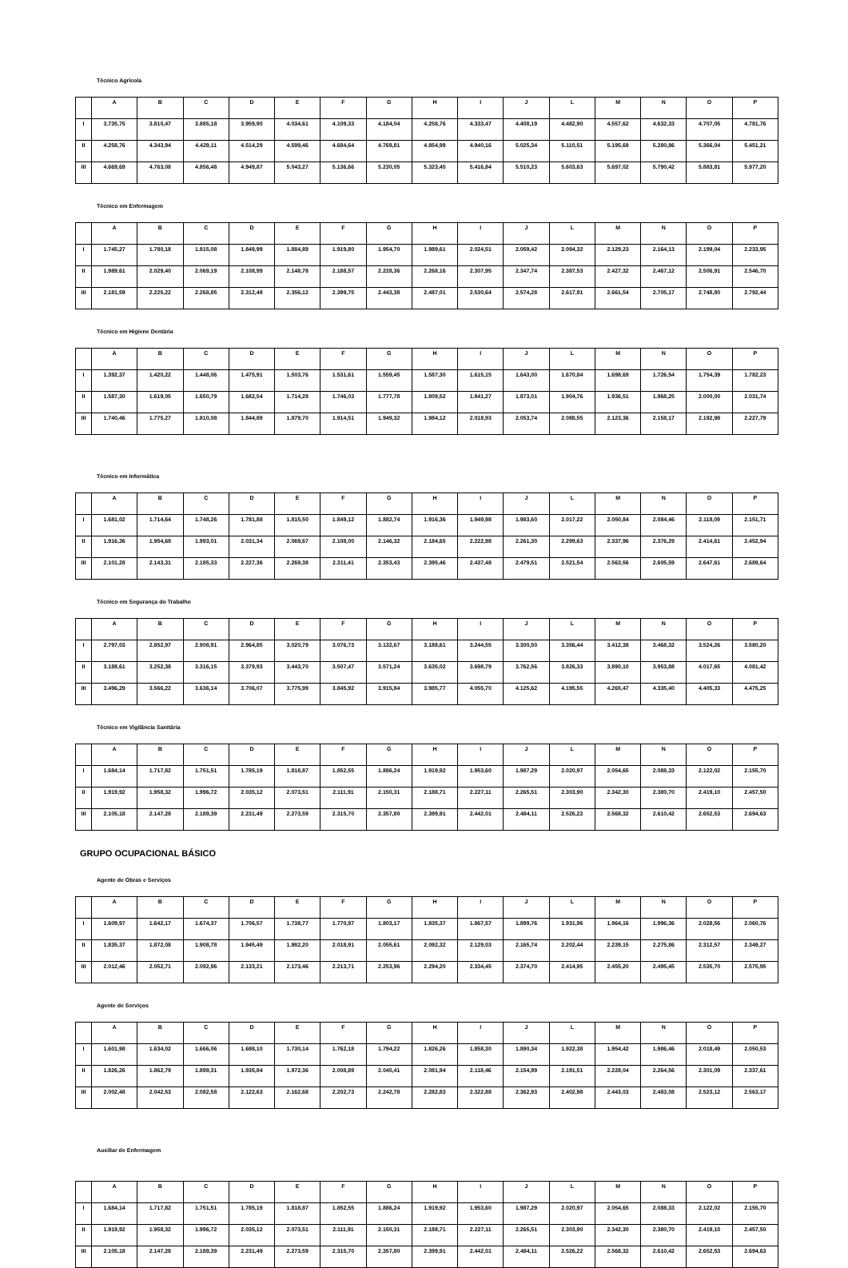Técnico Agrícola
| | A | B | C | D | E | F | G | H | I | J | L | M | N | O | P |
| --- | --- | --- | --- | --- | --- | --- | --- | --- | --- | --- | --- | --- | --- | --- | --- |
| I | 3.735,75 | 3.810,47 | 3.885,18 | 3.959,90 | 4.034,61 | 4.109,33 | 4.184,04 | 4.258,76 | 4.333,47 | 4.408,19 | 4.482,90 | 4.557,62 | 4.632,33 | 4.707,05 | 4.781,76 |
| II | 4.258,76 | 4.343,94 | 4.429,11 | 4.514,29 | 4.599,46 | 4.684,64 | 4.769,81 | 4.854,99 | 4.940,16 | 5.025,34 | 5.110,51 | 5.195,69 | 5.280,86 | 5.366,04 | 5.451,21 |
| III | 4.669,69 | 4.763,08 | 4.856,48 | 4.949,87 | 5.043,27 | 5.136,66 | 5.230,05 | 5.323,45 | 5.416,84 | 5.510,23 | 5.603,63 | 5.697,02 | 5.790,42 | 5.883,81 | 5.977,20 |
Técnico em Enfermagem
| | A | B | C | D | E | F | G | H | I | J | L | M | N | O | P |
| --- | --- | --- | --- | --- | --- | --- | --- | --- | --- | --- | --- | --- | --- | --- | --- |
| I | 1.745,27 | 1.780,18 | 1.815,08 | 1.849,99 | 1.884,89 | 1.919,80 | 1.954,70 | 1.989,61 | 2.024,51 | 2.059,42 | 2.094,32 | 2.129,23 | 2.164,13 | 2.199,04 | 2.233,95 |
| II | 1.989,61 | 2.029,40 | 2.069,19 | 2.108,99 | 2.148,78 | 2.188,57 | 2.228,36 | 2.268,16 | 2.307,95 | 2.347,74 | 2.387,53 | 2.427,32 | 2.467,12 | 2.506,91 | 2.546,70 |
| III | 2.181,59 | 2.225,22 | 2.268,85 | 2.312,49 | 2.356,12 | 2.399,75 | 2.443,38 | 2.487,01 | 2.530,64 | 2.574,28 | 2.617,91 | 2.661,54 | 2.705,17 | 2.748,80 | 2.792,44 |
Técnico em Higiene Dentária
| | A | B | C | D | E | F | G | H | I | J | L | M | N | O | P |
| --- | --- | --- | --- | --- | --- | --- | --- | --- | --- | --- | --- | --- | --- | --- | --- |
| I | 1.392,37 | 1.420,22 | 1.448,06 | 1.475,91 | 1.503,76 | 1.531,61 | 1.559,45 | 1.587,30 | 1.615,15 | 1.643,00 | 1.670,84 | 1.698,69 | 1.726,54 | 1.754,39 | 1.782,23 |
| II | 1.587,30 | 1.619,05 | 1.650,79 | 1.682,54 | 1.714,28 | 1.746,03 | 1.777,78 | 1.809,52 | 1.841,27 | 1.873,01 | 1.904,76 | 1.936,51 | 1.968,25 | 2.000,00 | 2.031,74 |
| III | 1.740,46 | 1.775,27 | 1.810,08 | 1.844,89 | 1.879,70 | 1.914,51 | 1.949,32 | 1.984,12 | 2.018,93 | 2.053,74 | 2.088,55 | 2.123,36 | 2.158,17 | 2.192,98 | 2.227,79 |
Técnico em Informática
| | A | B | C | D | E | F | G | H | I | J | L | M | N | O | P |
| --- | --- | --- | --- | --- | --- | --- | --- | --- | --- | --- | --- | --- | --- | --- | --- |
| I | 1.681,02 | 1.714,64 | 1.748,26 | 1.781,88 | 1.815,50 | 1.849,12 | 1.882,74 | 1.916,36 | 1.949,98 | 1.983,60 | 2.017,22 | 2.050,84 | 2.084,46 | 2.118,09 | 2.151,71 |
| II | 1.916,36 | 1.954,69 | 1.993,01 | 2.031,34 | 2.069,67 | 2.108,00 | 2.146,32 | 2.184,65 | 2.222,98 | 2.261,30 | 2.299,63 | 2.337,96 | 2.376,29 | 2.414,61 | 2.452,94 |
| III | 2.101,28 | 2.143,31 | 2.185,33 | 2.227,36 | 2.269,38 | 2.311,41 | 2.353,43 | 2.395,46 | 2.437,48 | 2.479,51 | 2.521,54 | 2.563,56 | 2.605,59 | 2.647,61 | 2.689,64 |
Técnico em Segurança do Trabalho
| | A | B | C | D | E | F | G | H | I | J | L | M | N | O | P |
| --- | --- | --- | --- | --- | --- | --- | --- | --- | --- | --- | --- | --- | --- | --- | --- |
| I | 2.797,03 | 2.852,97 | 2.908,91 | 2.964,85 | 3.020,79 | 3.076,73 | 3.132,67 | 3.188,61 | 3.244,55 | 3.300,50 | 3.356,44 | 3.412,38 | 3.468,32 | 3.524,26 | 3.580,20 |
| II | 3.188,61 | 3.252,38 | 3.316,15 | 3.379,93 | 3.443,70 | 3.507,47 | 3.571,24 | 3.635,02 | 3.698,79 | 3.762,56 | 3.826,33 | 3.890,10 | 3.953,88 | 4.017,65 | 4.081,42 |
| III | 3.496,29 | 3.566,22 | 3.636,14 | 3.706,07 | 3.775,99 | 3.845,92 | 3.915,84 | 3.985,77 | 4.055,70 | 4.125,62 | 4.195,55 | 4.265,47 | 4.335,40 | 4.405,33 | 4.475,25 |
Técnico em Vigilância Sanitária
| | A | B | C | D | E | F | G | H | I | J | L | M | N | O | P |
| --- | --- | --- | --- | --- | --- | --- | --- | --- | --- | --- | --- | --- | --- | --- | --- |
| I | 1.684,14 | 1.717,82 | 1.751,51 | 1.785,19 | 1.818,87 | 1.852,55 | 1.886,24 | 1.919,92 | 1.953,60 | 1.987,29 | 2.020,97 | 2.054,65 | 2.088,33 | 2.122,02 | 2.155,70 |
| II | 1.919,92 | 1.958,32 | 1.996,72 | 2.035,12 | 2.073,51 | 2.111,91 | 2.150,31 | 2.188,71 | 2.227,11 | 2.265,51 | 2.303,90 | 2.342,30 | 2.380,70 | 2.419,10 | 2.457,50 |
| III | 2.105,18 | 2.147,28 | 2.189,39 | 2.231,49 | 2.273,59 | 2.315,70 | 2.357,80 | 2.399,91 | 2.442,01 | 2.484,11 | 2.526,22 | 2.568,32 | 2.610,42 | 2.652,53 | 2.694,63 |
GRUPO OCUPACIONAL BÁSICO
Agente de Obras e Serviços
| | A | B | C | D | E | F | G | H | I | J | L | M | N | O | P |
| --- | --- | --- | --- | --- | --- | --- | --- | --- | --- | --- | --- | --- | --- | --- | --- |
| I | 1.609,97 | 1.642,17 | 1.674,37 | 1.706,57 | 1.738,77 | 1.770,97 | 1.803,17 | 1.835,37 | 1.867,57 | 1.899,76 | 1.931,96 | 1.964,16 | 1.996,36 | 2.028,56 | 2.060,76 |
| II | 1.835,37 | 1.872,08 | 1.908,78 | 1.945,49 | 1.982,20 | 2.018,91 | 2.055,61 | 2.092,32 | 2.129,03 | 2.165,74 | 2.202,44 | 2.239,15 | 2.275,86 | 2.312,57 | 2.349,27 |
| III | 2.012,46 | 2.052,71 | 2.092,96 | 2.133,21 | 2.173,46 | 2.213,71 | 2.253,96 | 2.294,20 | 2.334,45 | 2.374,70 | 2.414,95 | 2.455,20 | 2.495,45 | 2.535,70 | 2.575,95 |
Agente de Serviços
| | A | B | C | D | E | F | G | H | I | J | L | M | N | O | P |
| --- | --- | --- | --- | --- | --- | --- | --- | --- | --- | --- | --- | --- | --- | --- | --- |
| I | 1.601,98 | 1.634,02 | 1.666,06 | 1.698,10 | 1.730,14 | 1.762,18 | 1.794,22 | 1.826,26 | 1.858,30 | 1.890,34 | 1.922,38 | 1.954,42 | 1.986,46 | 2.018,49 | 2.050,53 |
| II | 1.826,26 | 1.862,79 | 1.899,31 | 1.935,84 | 1.972,36 | 2.008,89 | 2.045,41 | 2.081,94 | 2.118,46 | 2.154,99 | 2.191,51 | 2.228,04 | 2.264,56 | 2.301,09 | 2.337,61 |
| III | 2.002,48 | 2.042,53 | 2.082,58 | 2.122,63 | 2.162,68 | 2.202,73 | 2.242,78 | 2.282,83 | 2.322,88 | 2.362,93 | 2.402,98 | 2.443,03 | 2.483,08 | 2.523,12 | 2.563,17 |
Auxiliar de Enfermagem
| | A | B | C | D | E | F | G | H | I | J | L | M | N | O | P |
| --- | --- | --- | --- | --- | --- | --- | --- | --- | --- | --- | --- | --- | --- | --- | --- |
| I | 1.684,14 | 1.717,82 | 1.751,51 | 1.785,19 | 1.818,87 | 1.852,55 | 1.886,24 | 1.919,92 | 1.953,60 | 1.987,29 | 2.020,97 | 2.054,65 | 2.088,33 | 2.122,02 | 2.155,70 |
| II | 1.919,92 | 1.958,32 | 1.996,72 | 2.035,12 | 2.073,51 | 2.111,91 | 2.150,31 | 2.188,71 | 2.227,11 | 2.265,51 | 2.303,90 | 2.342,30 | 2.380,70 | 2.419,10 | 2.457,50 |
| III | 2.105,18 | 2.147,28 | 2.189,39 | 2.231,49 | 2.273,59 | 2.315,70 | 2.357,80 | 2.399,91 | 2.442,01 | 2.484,11 | 2.526,22 | 2.568,32 | 2.610,42 | 2.652,53 | 2.694,63 |